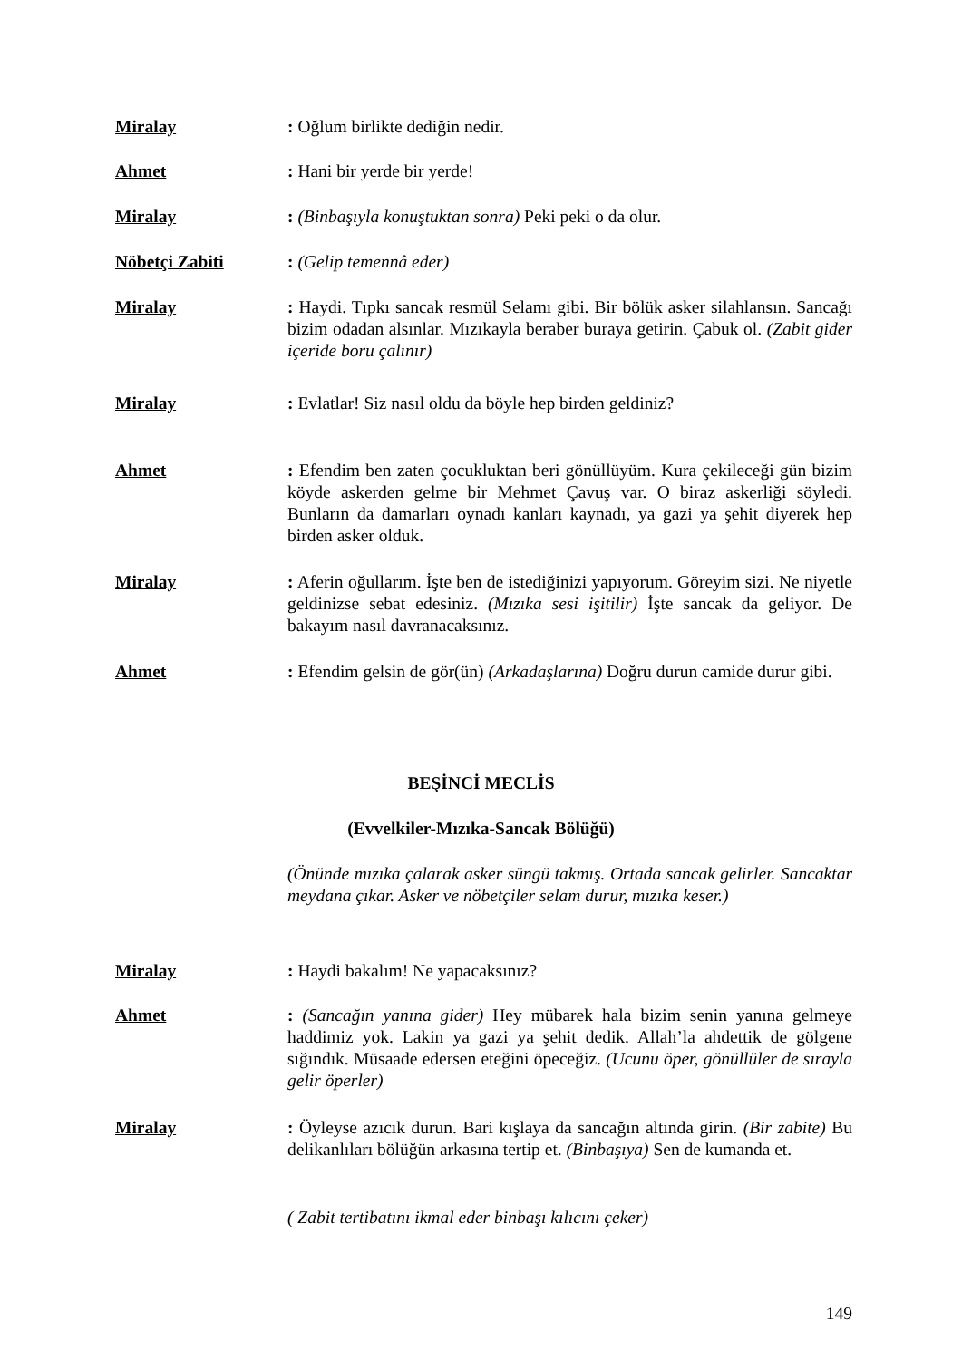Miralay : Oğlum birlikte dediğin nedir.
Ahmet : Hani bir yerde bir yerde!
Miralay : (Binbaşıyla konuştuktan sonra) Peki peki o da olur.
Nöbetçi Zabiti : (Gelip temennâ eder)
Miralay : Haydi. Tıpkı sancak resmül Selamı gibi. Bir bölük asker silahlansın. Sancağı bizim odadan alsınlar. Mızıkayla beraber buraya getirin. Çabuk ol. (Zabit gider içeride boru çalınır)
Miralay : Evlatlar! Siz nasıl oldu da böyle hep birden geldiniz?
Ahmet : Efendim ben zaten çocukluktan beri gönüllüyüm. Kura çekileceği gün bizim köyde askerden gelme bir Mehmet Çavuş var. O biraz askerliği söyledi. Bunların da damarları oynadı kanları kaynadı, ya gazi ya şehit diyerek hep birden asker olduk.
Miralay : Aferin oğullarım. İşte ben de istediğinizi yapıyorum. Göreyim sizi. Ne niyetle geldinizse sebat edesiniz. (Mızıka sesi işitilir) İşte sancak da geliyor. De bakayım nasıl davranacaksınız.
Ahmet : Efendim gelsin de gör(ün) (Arkadaşlarına) Doğru durun camide durur gibi.
BEŞİNCİ MECLİS
(Evvelkiler-Mızıka-Sancak Bölüğü)
(Önünde mızıka çalarak asker süngü takmış. Ortada sancak gelirler. Sancaktar meydana çıkar. Asker ve nöbetçiler selam durur, mızıka keser.)
Miralay : Haydi bakalım! Ne yapacaksınız?
Ahmet : (Sancağın yanına gider) Hey mübarek hala bizim senin yanına gelmeye haddimiz yok. Lakin ya gazi ya şehit dedik. Allah’la ahdettik de gölgene sığındık. Müsaade edersen eteğini öpeceğiz. (Ucunu öper, gönüllüler de sırayla gelir öperler)
Miralay : Öyleyse azıcık durun. Bari kışlaya da sancağın altında girin. (Bir zabite) Bu delikanlıları bölüğün arkasına tertip et. (Binbaşıya) Sen de kumanda et.
( Zabit tertibatını ikmal eder binbaşı kılıcını çeker)
149